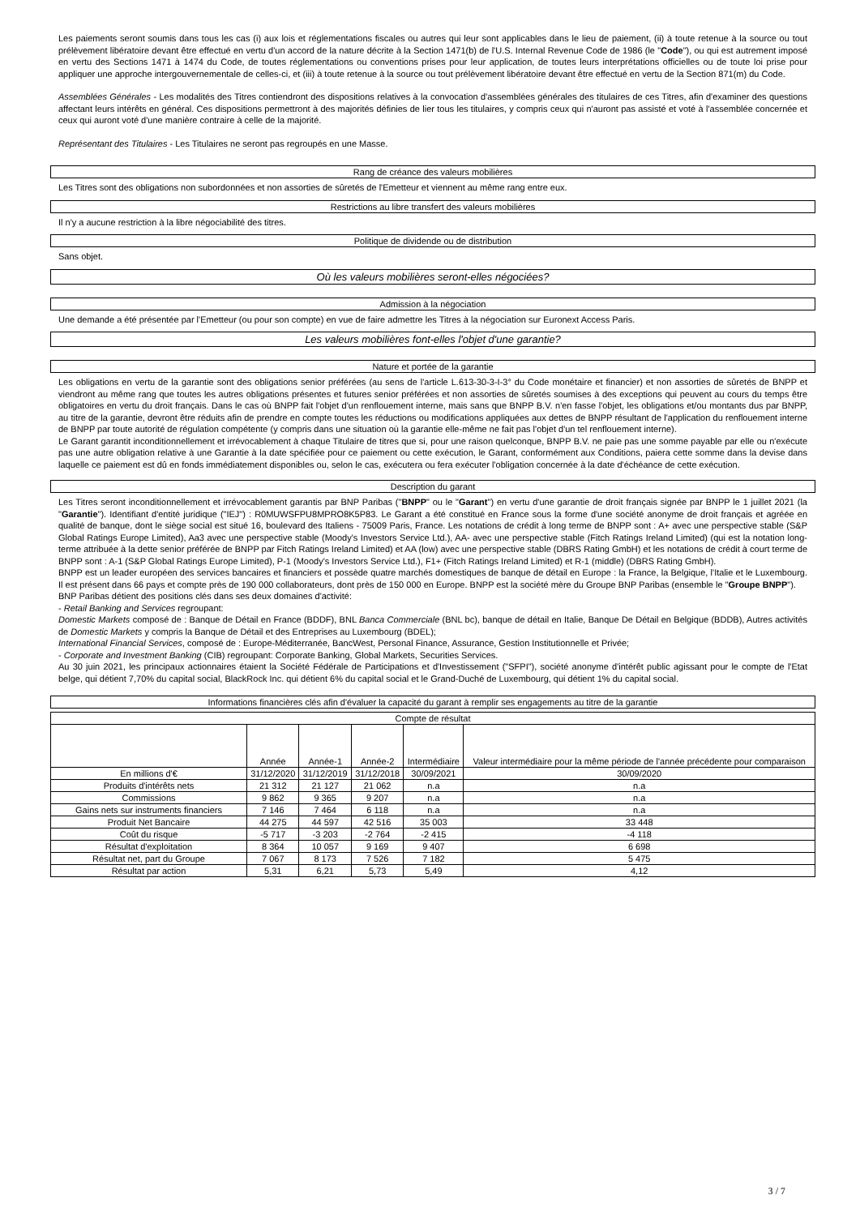Les paiements seront soumis dans tous les cas (i) aux lois et réglementations fiscales ou autres qui leur sont applicables dans le lieu de paiement, (ii) à toute retenue à la source ou tout prélèvement libératoire devant être effectué en vertu d'un accord de la nature décrite à la Section 1471(b) de l'U.S. Internal Revenue Code de 1986 (le "Code"), ou qui est autrement imposé en vertu des Sections 1471 à 1474 du Code, de toutes réglementations ou conventions prises pour leur application, de toutes leurs interprétations officielles ou de toute loi prise pour appliquer une approche intergouvernementale de celles-ci, et (iii) à toute retenue à la source ou tout prélèvement libératoire devant être effectué en vertu de la Section 871(m) du Code.
Assemblées Générales - Les modalités des Titres contiendront des dispositions relatives à la convocation d'assemblées générales des titulaires de ces Titres, afin d'examiner des questions affectant leurs intérêts en général. Ces dispositions permettront à des majorités définies de lier tous les titulaires, y compris ceux qui n'auront pas assisté et voté à l'assemblée concernée et ceux qui auront voté d'une manière contraire à celle de la majorité.
Représentant des Titulaires - Les Titulaires ne seront pas regroupés en une Masse.
Rang de créance des valeurs mobilières
Les Titres sont des obligations non subordonnées et non assorties de sûretés de l'Emetteur et viennent au même rang entre eux.
Restrictions au libre transfert des valeurs mobilières
Il n'y a aucune restriction à la libre négociabilité des titres.
Politique de dividende ou de distribution
Sans objet.
Où les valeurs mobilières seront-elles négociées?
Admission à la négociation
Une demande a été présentée par l'Emetteur (ou pour son compte) en vue de faire admettre les Titres à la négociation sur Euronext Access Paris.
Les valeurs mobilières font-elles l'objet d'une garantie?
Nature et portée de la garantie
Les obligations en vertu de la garantie sont des obligations senior préférées (au sens de l'article L.613-30-3-I-3° du Code monétaire et financier) et non assorties de sûretés de BNPP et viendront au même rang que toutes les autres obligations présentes et futures senior préférées et non assorties de sûretés soumises à des exceptions qui peuvent au cours du temps être obligatoires en vertu du droit français. Dans le cas où BNPP fait l'objet d'un renflouement interne, mais sans que BNPP B.V. n'en fasse l'objet, les obligations et/ou montants dus par BNPP, au titre de la garantie, devront être réduits afin de prendre en compte toutes les réductions ou modifications appliquées aux dettes de BNPP résultant de l'application du renflouement interne de BNPP par toute autorité de régulation compétente (y compris dans une situation où la garantie elle-même ne fait pas l'objet d'un tel renflouement interne).
Le Garant garantit inconditionnellement et irrévocablement à chaque Titulaire de titres que si, pour une raison quelconque, BNPP B.V. ne paie pas une somme payable par elle ou n'exécute pas une autre obligation relative à une Garantie à la date spécifiée pour ce paiement ou cette exécution, le Garant, conformément aux Conditions, paiera cette somme dans la devise dans laquelle ce paiement est dû en fonds immédiatement disponibles ou, selon le cas, exécutera ou fera exécuter l'obligation concernée à la date d'échéance de cette exécution.
Description du garant
Les Titres seront inconditionnellement et irrévocablement garantis par BNP Paribas ("BNPP" ou le "Garant") en vertu d'une garantie de droit français signée par BNPP le 1 juillet 2021 (la "Garantie"). Identifiant d'entité juridique ("IEJ") : R0MUWSFPU8MPRO8K5P83. Le Garant a été constitué en France sous la forme d'une société anonyme de droit français et agréée en qualité de banque, dont le siège social est situé 16, boulevard des Italiens - 75009 Paris, France. Les notations de crédit à long terme de BNPP sont : A+ avec une perspective stable (S&P Global Ratings Europe Limited), Aa3 avec une perspective stable (Moody's Investors Service Ltd.), AA- avec une perspective stable (Fitch Ratings Ireland Limited) (qui est la notation long-terme attribuée à la dette senior préférée de BNPP par Fitch Ratings Ireland Limited) et AA (low) avec une perspective stable (DBRS Rating GmbH) et les notations de crédit à court terme de BNPP sont : A-1 (S&P Global Ratings Europe Limited), P-1 (Moody's Investors Service Ltd.), F1+ (Fitch Ratings Ireland Limited) et R-1 (middle) (DBRS Rating GmbH).
BNPP est un leader européen des services bancaires et financiers et possède quatre marchés domestiques de banque de détail en Europe : la France, la Belgique, l'Italie et le Luxembourg. Il est présent dans 66 pays et compte près de 190 000 collaborateurs, dont près de 150 000 en Europe. BNPP est la société mère du Groupe BNP Paribas (ensemble le "Groupe BNPP").
BNP Paribas détient des positions clés dans ses deux domaines d'activité:
- Retail Banking and Services regroupant:
Domestic Markets composé de : Banque de Détail en France (BDDF), BNL Banca Commerciale (BNL bc), banque de détail en Italie, Banque De Détail en Belgique (BDDB), Autres activités de Domestic Markets y compris la Banque de Détail et des Entreprises au Luxembourg (BDEL);
International Financial Services, composé de : Europe-Méditerranée, BancWest, Personal Finance, Assurance, Gestion Institutionnelle et Privée;
- Corporate and Investment Banking (CIB) regroupant: Corporate Banking, Global Markets, Securities Services.
Au 30 juin 2021, les principaux actionnaires étaient la Société Fédérale de Participations et d'Investissement ("SFPI"), société anonyme d'intérêt public agissant pour le compte de l'Etat belge, qui détient 7,70% du capital social, BlackRock Inc. qui détient 6% du capital social et le Grand-Duché de Luxembourg, qui détient 1% du capital social.
Informations financières clés afin d'évaluer la capacité du garant à remplir ses engagements au titre de la garantie
| Compte de résultat | | | | | |
| --- | --- | --- | --- | --- | --- |
| | Année | Année-1 | Année-2 | Intermédiaire | Valeur intermédiaire pour la même période de l'année précédente pour comparaison |
| En millions d'€ | 31/12/2020 | 31/12/2019 | 31/12/2018 | 30/09/2021 | 30/09/2020 |
| Produits d'intérêts nets | 21 312 | 21 127 | 21 062 | n.a | n.a |
| Commissions | 9 862 | 9 365 | 9 207 | n.a | n.a |
| Gains nets sur instruments financiers | 7 146 | 7 464 | 6 118 | n.a | n.a |
| Produit Net Bancaire | 44 275 | 44 597 | 42 516 | 35 003 | 33 448 |
| Coût du risque | -5 717 | -3 203 | -2 764 | -2 415 | -4 118 |
| Résultat d'exploitation | 8 364 | 10 057 | 9 169 | 9 407 | 6 698 |
| Résultat net, part du Groupe | 7 067 | 8 173 | 7 526 | 7 182 | 5 475 |
| Résultat par action | 5,31 | 6,21 | 5,73 | 5,49 | 4,12 |
3 / 7